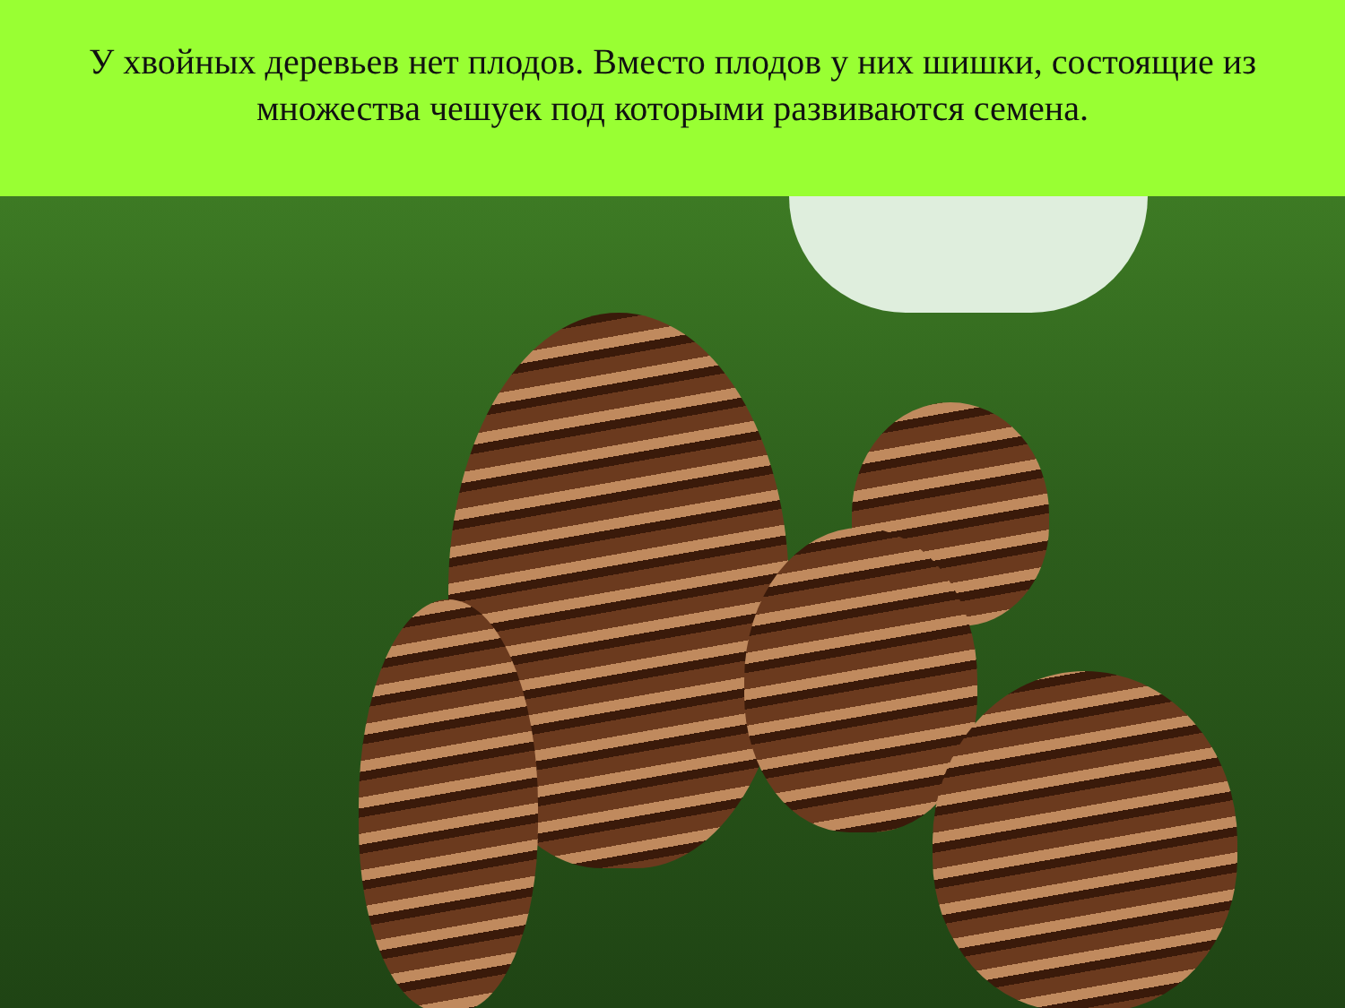У хвойных деревьев нет плодов. Вместо плодов у них шишки, состоящие из множества чешуек под которыми развиваются семена.